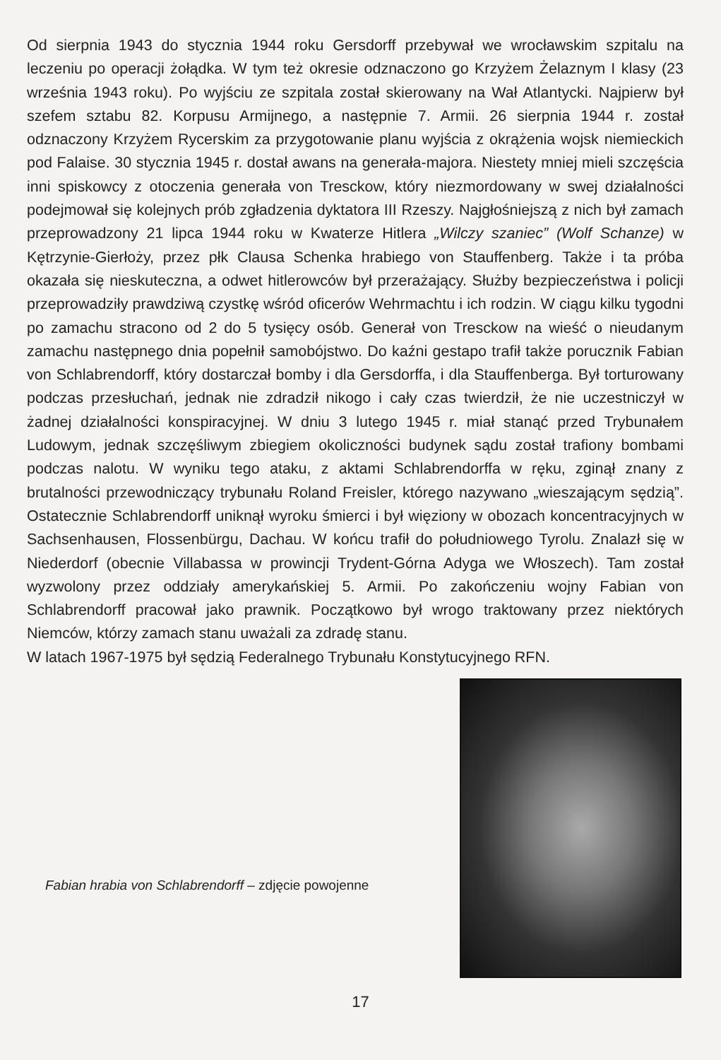Od sierpnia 1943 do stycznia 1944 roku Gersdorff przebywał we wrocławskim szpitalu na leczeniu po operacji żołądka. W tym też okresie odznaczono go Krzyżem Żelaznym I klasy (23 września 1943 roku). Po wyjściu ze szpitala został skierowany na Wał Atlantycki. Najpierw był szefem sztabu 82. Korpusu Armijnego, a następnie 7. Armii. 26 sierpnia 1944 r. został odznaczony Krzyżem Rycerskim za przygotowanie planu wyjścia z okrążenia wojsk niemieckich pod Falaise. 30 stycznia 1945 r. dostał awans na generała-majora. Niestety mniej mieli szczęścia inni spiskowcy z otoczenia generała von Tresckow, który niezmordowany w swej działalności podejmował się kolejnych prób zgładzenia dyktatora III Rzeszy. Najgłośniejszą z nich był zamach przeprowadzony 21 lipca 1944 roku w Kwaterze Hitlera „Wilczy szaniec” (Wolf Schanze) w Kętrzynie-Gierłoży, przez płk Clausa Schenka hrabiego von Stauffenberg. Także i ta próba okazała się nieskuteczna, a odwet hitlerowców był przerażający. Służby bezpieczeństwa i policji przeprowadziły prawdziwą czystkę wśród oficerów Wehrmachtu i ich rodzin. W ciągu kilku tygodni po zamachu stracono od 2 do 5 tysięcy osób. Generał von Tresckow na wieść o nieudanym zamachu następnego dnia popełnił samobójstwo. Do kaźni gestapo trafił także porucznik Fabian von Schlabrendorff, który dostarczał bomby i dla Gersdorffa, i dla Stauffenberga. Był torturowany podczas przesłuchań, jednak nie zdradził nikogo i cały czas twierdził, że nie uczestniczył w żadnej działalności konspiracyjnej. W dniu 3 lutego 1945 r. miał stanąć przed Trybunałem Ludowym, jednak szczęśliwym zbiegiem okoliczności budynek sądu został trafiony bombami podczas nalotu. W wyniku tego ataku, z aktami Schlabrendorffa w ręku, zginął znany z brutalności przewodniczący trybunału Roland Freisler, którego nazywano „wieszającym sędzią”. Ostatecznie Schlabrendorff uniknął wyroku śmierci i był więziony w obozach koncentracyjnych w Sachsenhausen, Flossenbürgu, Dachau. W końcu trafił do południowego Tyrolu. Znalazł się w Niederdorf (obecnie Villabassa w prowincji Trydent-Górna Adyga we Włoszech). Tam został wyzwolony przez oddziały amerykańskiej 5. Armii. Po zakończeniu wojny Fabian von Schlabrendorff pracował jako prawnik. Początkowo był wrogo traktowany przez niektórych Niemców, którzy zamach stanu uważali za zdradę stanu.
W latach 1967-1975 był sędzią Federalnego Trybunału Konstytucyjnego RFN.
Fabian hrabia von Schlabrendorff – zdjęcie powojenne
17